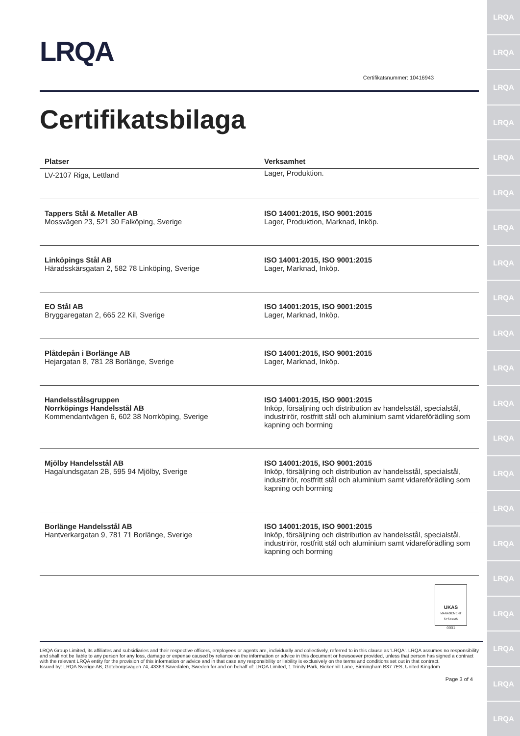LRQA
LRQA
LRQA
LRQA
LRQA
LRQA
LRQA
LRQA
LRQA
LRQA
LRQA
LRQA
LRQA
LRQA
LRQA
LRQA
LRQA
LRQA
LRQA
LRQA
LRQA
LRQA
Certifikatsnummer: 10416943
Certifikatsbilaga
| Platser | Verksamhet |
| --- | --- |
| LV-2107 Riga, Lettland | Lager, Produktion. |
| Tappers Stål & Metaller AB Mossvägen 23, 521 30 Falköping, Sverige | ISO 14001:2015, ISO 9001:2015 Lager, Produktion, Marknad, Inköp. |
| Linköpings Stål AB Häradsskärsgatan 2, 582 78 Linköping, Sverige | ISO 14001:2015, ISO 9001:2015 Lager, Marknad, Inköp. |
| EO Stål AB Bryggaregatan 2, 665 22 Kil, Sverige | ISO 14001:2015, ISO 9001:2015 Lager, Marknad, Inköp. |
| Plåtdepån i Borlänge AB Hejargatan 8, 781 28 Borlänge, Sverige | ISO 14001:2015, ISO 9001:2015 Lager, Marknad, Inköp. |
| Handelsstålsgruppen Norrköpings Handelsstål AB Kommendantvägen 6, 602 38 Norrköping, Sverige | ISO 14001:2015, ISO 9001:2015 Inköp, försäljning och distribution av handelsstål, specialstål, industrirör, rostfritt stål och aluminium samt vidareförädling som kapning och borrning |
| Mjölby Handelsstål AB Hagalundsgatan 2B, 595 94 Mjölby, Sverige | ISO 14001:2015, ISO 9001:2015 Inköp, försäljning och distribution av handelsstål, specialstål, industrirör, rostfritt stål och aluminium samt vidareförädling som kapning och borrning |
| Borlänge Handelsstål AB Hantverkargatan 9, 781 71 Borlänge, Sverige | ISO 14001:2015, ISO 9001:2015 Inköp, försäljning och distribution av handelsstål, specialstål, industrirör, rostfritt stål och aluminium samt vidareförädling som kapning och borrning |
UKAS
MANAGEMENT SYSTEMS
0001
LRQA Group Limited, its affiliates and subsidiaries and their respective officers, employees or agents are, individually and collectively, referred to in this clause as 'LRQA'. LRQA assumes no responsibility and shall not be liable to any person for any loss, damage or expense caused by reliance on the information or advice in this document or howsoever provided, unless that person has signed a contract with the relevant LRQA entity for the provision of this information or advice and in that case any responsibility or liability is exclusively on the terms and conditions set out in that contract.
Issued by: LRQA Sverige AB, Göteborgsvägen 74, 43363 Sävedalen, Sweden for and on behalf of: LRQA Limited, 1 Trinity Park, Bickenhill Lane, Birmingham B37 7ES, United Kingdom
Page 3 of 4